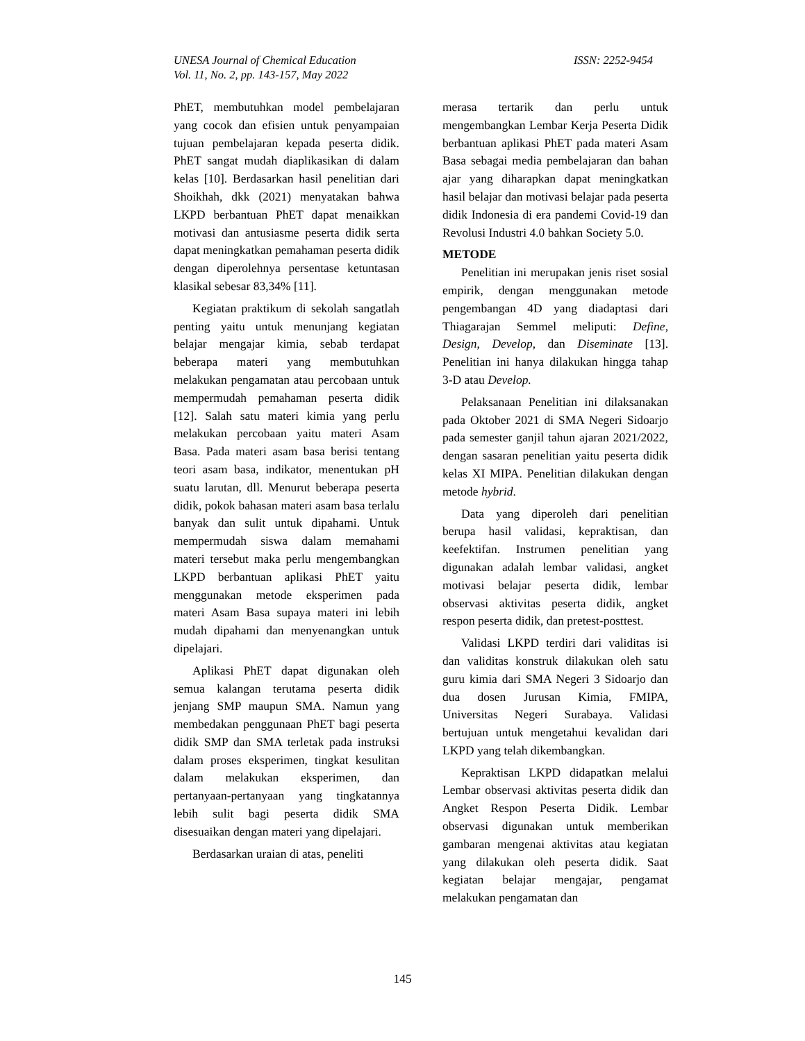ISSN: 2252-9454 UNESA Journal of Chemical Education
Vol. 11, No. 2, pp. 143-157, May 2022
PhET, membutuhkan model pembelajaran yang cocok dan efisien untuk penyampaian tujuan pembelajaran kepada peserta didik. PhET sangat mudah diaplikasikan di dalam kelas [10]. Berdasarkan hasil penelitian dari Shoikhah, dkk (2021) menyatakan bahwa LKPD berbantuan PhET dapat menaikkan motivasi dan antusiasme peserta didik serta dapat meningkatkan pemahaman peserta didik dengan diperolehnya persentase ketuntasan klasikal sebesar 83,34% [11].
Kegiatan praktikum di sekolah sangatlah penting yaitu untuk menunjang kegiatan belajar mengajar kimia, sebab terdapat beberapa materi yang membutuhkan melakukan pengamatan atau percobaan untuk mempermudah pemahaman peserta didik [12]. Salah satu materi kimia yang perlu melakukan percobaan yaitu materi Asam Basa. Pada materi asam basa berisi tentang teori asam basa, indikator, menentukan pH suatu larutan, dll. Menurut beberapa peserta didik, pokok bahasan materi asam basa terlalu banyak dan sulit untuk dipahami. Untuk mempermudah siswa dalam memahami materi tersebut maka perlu mengembangkan LKPD berbantuan aplikasi PhET yaitu menggunakan metode eksperimen pada materi Asam Basa supaya materi ini lebih mudah dipahami dan menyenangkan untuk dipelajari.
Aplikasi PhET dapat digunakan oleh semua kalangan terutama peserta didik jenjang SMP maupun SMA. Namun yang membedakan penggunaan PhET bagi peserta didik SMP dan SMA terletak pada instruksi dalam proses eksperimen, tingkat kesulitan dalam melakukan eksperimen, dan pertanyaan-pertanyaan yang tingkatannya lebih sulit bagi peserta didik SMA disesuaikan dengan materi yang dipelajari.
Berdasarkan uraian di atas, peneliti
merasa tertarik dan perlu untuk mengembangkan Lembar Kerja Peserta Didik berbantuan aplikasi PhET pada materi Asam Basa sebagai media pembelajaran dan bahan ajar yang diharapkan dapat meningkatkan hasil belajar dan motivasi belajar pada peserta didik Indonesia di era pandemi Covid-19 dan Revolusi Industri 4.0 bahkan Society 5.0.
METODE
Penelitian ini merupakan jenis riset sosial empirik, dengan menggunakan metode pengembangan 4D yang diadaptasi dari Thiagarajan Semmel meliputi: Define, Design, Develop, dan Diseminate [13]. Penelitian ini hanya dilakukan hingga tahap 3-D atau Develop.
Pelaksanaan Penelitian ini dilaksanakan pada Oktober 2021 di SMA Negeri Sidoarjo pada semester ganjil tahun ajaran 2021/2022, dengan sasaran penelitian yaitu peserta didik kelas XI MIPA. Penelitian dilakukan dengan metode hybrid.
Data yang diperoleh dari penelitian berupa hasil validasi, kepraktisan, dan keefektifan. Instrumen penelitian yang digunakan adalah lembar validasi, angket motivasi belajar peserta didik, lembar observasi aktivitas peserta didik, angket respon peserta didik, dan pretest-posttest.
Validasi LKPD terdiri dari validitas isi dan validitas konstruk dilakukan oleh satu guru kimia dari SMA Negeri 3 Sidoarjo dan dua dosen Jurusan Kimia, FMIPA, Universitas Negeri Surabaya. Validasi bertujuan untuk mengetahui kevalidan dari LKPD yang telah dikembangkan.
Kepraktisan LKPD didapatkan melalui Lembar observasi aktivitas peserta didik dan Angket Respon Peserta Didik. Lembar observasi digunakan untuk memberikan gambaran mengenai aktivitas atau kegiatan yang dilakukan oleh peserta didik. Saat kegiatan belajar mengajar, pengamat melakukan pengamatan dan
145